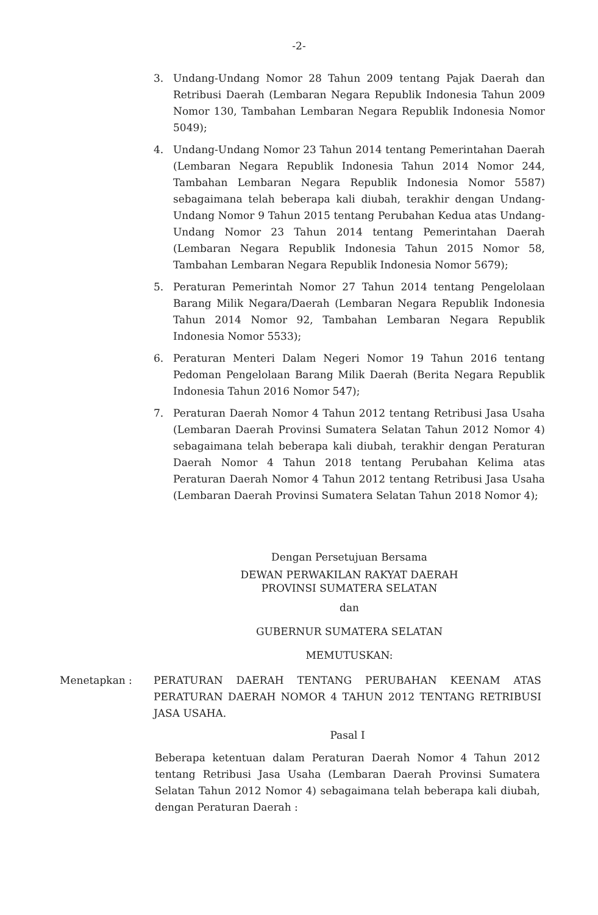-2-
3. Undang-Undang Nomor 28 Tahun 2009 tentang Pajak Daerah dan Retribusi Daerah (Lembaran Negara Republik Indonesia Tahun 2009 Nomor 130, Tambahan Lembaran Negara Republik Indonesia Nomor 5049);
4. Undang-Undang Nomor 23 Tahun 2014 tentang Pemerintahan Daerah (Lembaran Negara Republik Indonesia Tahun 2014 Nomor 244, Tambahan Lembaran Negara Republik Indonesia Nomor 5587) sebagaimana telah beberapa kali diubah, terakhir dengan Undang-Undang Nomor 9 Tahun 2015 tentang Perubahan Kedua atas Undang-Undang Nomor 23 Tahun 2014 tentang Pemerintahan Daerah (Lembaran Negara Republik Indonesia Tahun 2015 Nomor 58, Tambahan Lembaran Negara Republik Indonesia Nomor 5679);
5. Peraturan Pemerintah Nomor 27 Tahun 2014 tentang Pengelolaan Barang Milik Negara/Daerah (Lembaran Negara Republik Indonesia Tahun 2014 Nomor 92, Tambahan Lembaran Negara Republik Indonesia Nomor 5533);
6. Peraturan Menteri Dalam Negeri Nomor 19 Tahun 2016 tentang Pedoman Pengelolaan Barang Milik Daerah (Berita Negara Republik Indonesia Tahun 2016 Nomor 547);
7. Peraturan Daerah Nomor 4 Tahun 2012 tentang Retribusi Jasa Usaha (Lembaran Daerah Provinsi Sumatera Selatan Tahun 2012 Nomor 4) sebagaimana telah beberapa kali diubah, terakhir dengan Peraturan Daerah Nomor 4 Tahun 2018 tentang Perubahan Kelima atas Peraturan Daerah Nomor 4 Tahun 2012 tentang Retribusi Jasa Usaha (Lembaran Daerah Provinsi Sumatera Selatan Tahun 2018 Nomor 4);
Dengan Persetujuan Bersama
DEWAN PERWAKILAN RAKYAT DAERAH
PROVINSI SUMATERA SELATAN
dan
GUBERNUR SUMATERA SELATAN
MEMUTUSKAN:
Menetapkan : PERATURAN DAERAH TENTANG PERUBAHAN KEENAM ATAS PERATURAN DAERAH NOMOR 4 TAHUN 2012 TENTANG RETRIBUSI JASA USAHA.
Pasal I
Beberapa ketentuan dalam Peraturan Daerah Nomor 4 Tahun 2012 tentang Retribusi Jasa Usaha (Lembaran Daerah Provinsi Sumatera Selatan Tahun 2012 Nomor 4) sebagaimana telah beberapa kali diubah, dengan Peraturan Daerah :